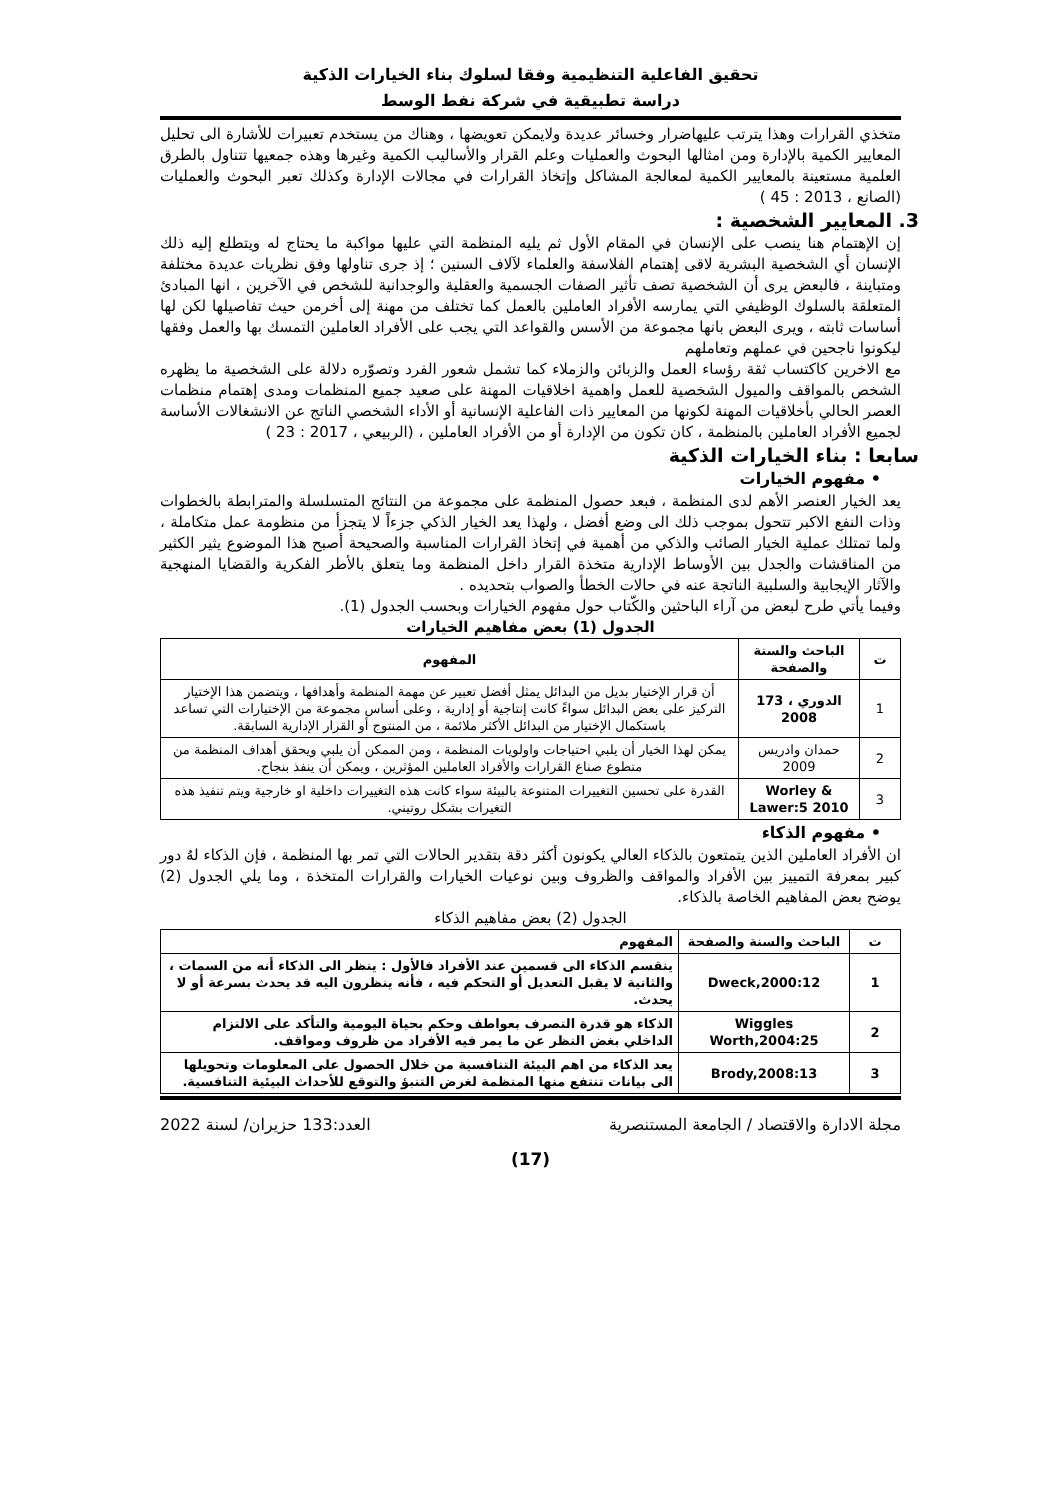تحقيق الفاعلية التنظيمية وفقا لسلوك بناء الخيارات الذكية
دراسة تطبيقية في شركة نفط الوسط
متخذي القرارات وهذا يترتب عليهاضرار وخسائر عديدة ولايمكن تعويضها ، وهناك من يستخدم تعبيرات للأشارة الى تحليل المعايير الكمية بالإدارة ومن امثالها البحوث والعمليات وعلم القرار والأساليب الكمية وغيرها وهذه جمعيها تتناول بالطرق العلمية مستعينة بالمعايير الكمية لمعالجة المشاكل وإتخاذ القرارات في مجالات الإدارة وكذلك تعبر البحوث والعمليات (الصانع ، 2013 : 45 )
3. المعايير الشخصية :
إن الإهتمام هنا ينصب على الإنسان في المقام الأول ثم يليه المنظمة التي عليها مواكبة ما يحتاج له ويتطلع إليه ذلك الإنسان أي الشخصية البشرية لاقى إهتمام الفلاسفة والعلماء لآلاف السنين ؛ إذ جرى تناولها وفق نظريات عديدة مختلفة ومتباينة ، فالبعض يرى أن الشخصية تصف تأثير الصفات الجسمية والعقلية والوجدانية للشخص في الآخرين ، انها المبادئ المتعلقة بالسلوك الوظيفي التي يمارسه الأفراد العاملين بالعمل كما تختلف من مهنة إلى أخرمن حيث تفاصيلها لكن لها أساسات ثابته ، ويرى البعض بانها مجموعة من الأسس والقواعد التي يجب على الأفراد العاملين التمسك بها والعمل وفقها ليكونوا ناجحين في عملهم وتعاملهم
مع الاخرين كاكتساب ثقة رؤساء العمل والزبائن والزملاء كما تشمل شعور الفرد وتصوّره دلالة على الشخصية ما يظهره الشخص بالمواقف والميول الشخصية للعمل واهمية اخلاقيات المهنة على صعيد جميع المنظمات ومدى إهتمام منظمات العصر الحالي بأخلاقيات المهنة لكونها من المعايير ذات الفاعلية الإنسانية أو الأداء الشخصي الناتج عن الانشغالات الأساسة لجميع الأفراد العاملين بالمنظمة ، كان تكون من الإدارة أو من الأفراد العاملين ، (الربيعي ، 2017 : 23 )
سابعا : بناء الخيارات الذكية
• مفهوم الخيارات
يعد الخيار العنصر الأهم لدى المنظمة ، فبعد حصول المنظمة على مجموعة من النتائج المتسلسلة والمترابطة بالخطوات وذات النفع الاكبر تتحول بموجب ذلك الى وضع أفضل ، ولهذا يعد الخيار الذكي جزءاً لا يتجزأ من منظومة عمل متكاملة ، ولما تمتلك عملية الخيار الصائب والذكي من أهمية في إتخاذ القرارات المناسبة والصحيحة أصبح هذا الموضوع يثير الكثير من المناقشات والجدل بين الأوساط الإدارية متخذة القرار داخل المنظمة وما يتعلق بالأطر الفكرية والقضايا المنهجية والآثار الإيجابية والسلبية الناتجة عنه في حالات الخطأ والصواب بتحديده .
وفيما يأتي طرح لبعض من آراء الباحثين والكّتاب حول مفهوم الخيارات وبحسب الجدول (1).
الجدول (1) بعض مفاهيم الخيارات
| ت | الباحث والسنة والصفحة | المفهوم |
| --- | --- | --- |
| 1 | الدوري ، 173 2008 | أن قرار الإختيار بديل من البدائل يمثل أفضل تعبير عن مهمة المنظمة وأهدافها ، ويتضمن هذا الإختيار التركيز على بعض البدائل سواءً كانت إنتاجية أو إدارية ، وعلى أساس مجموعة من الإختيارات التي تساعد باستكمال الإختيار من البدائل الأكثر ملائمة ، من المنتوج أو القرار الإدارية السابقة. |
| 2 | حمدان وادريس 2009 | يمكن لهذا الخيار أن يلبي احتياجات واولويات المنظمة ، ومن الممكن أن يلبي ويحقق أهداف المنظمة من متطوع صناع القرارات والأفراد العاملين المؤثرين ، ويمكن أن ينفذ بنجاح. |
| 3 | Worley & Lawer:5 2010 | القدرة على تحسين التغييرات المتنوعة بالبيئة سواء كانت هذه التغييرات داخلية او خارجية ويتم تنفيذ هذه التغيرات بشكل روتيني. |
• مفهوم الذكاء
ان الأفراد العاملين الذين يتمتعون بالذكاء العالي يكونون أكثر دقة بتقدير الحالات التي تمر بها المنظمة ، فإن الذكاء لهُ دور كبير بمعرفة التمييز بين الأفراد والمواقف والظروف وبين نوعيات الخيارات والقرارات المتخذة ، وما يلي الجدول (2) يوضح بعض المفاهيم الخاصة بالذكاء.
الجدول (2) بعض مفاهيم الذكاء
| ت | الباحث والسنة والصفحة | المفهوم |
| --- | --- | --- |
| 1 | Dweck,2000:12 | ينقسم الذكاء الى قسمين عند الأفراد فالأول : ينظر الى الذكاء أنه من السمات ، والثانية لا يقبل التعديل أو التحكم فيه ، فأنه ينظرون اليه قد يحدث بسرعة أو لا يحدث. |
| 2 | Wiggles Worth,2004:25 | الذكاء هو قدرة التصرف بعواطف وحكم بحياة اليومية والتأكد على الالتزام الداخلي بغض النظر عن ما يمر فيه الأفراد من ظروف ومواقف. |
| 3 | Brody,2008:13 | يعد الذكاء من اهم البيئة التنافسية من خلال الحصول على المعلومات وتحويلها الى بيانات تنتفع منها المنظمة لغرض التنبؤ والتوقع للأحداث البيئية التنافسية. |
مجلة الادارة والاقتصاد / الجامعة المستنصرية العدد:133 حزيران/ لسنة 2022
(17)